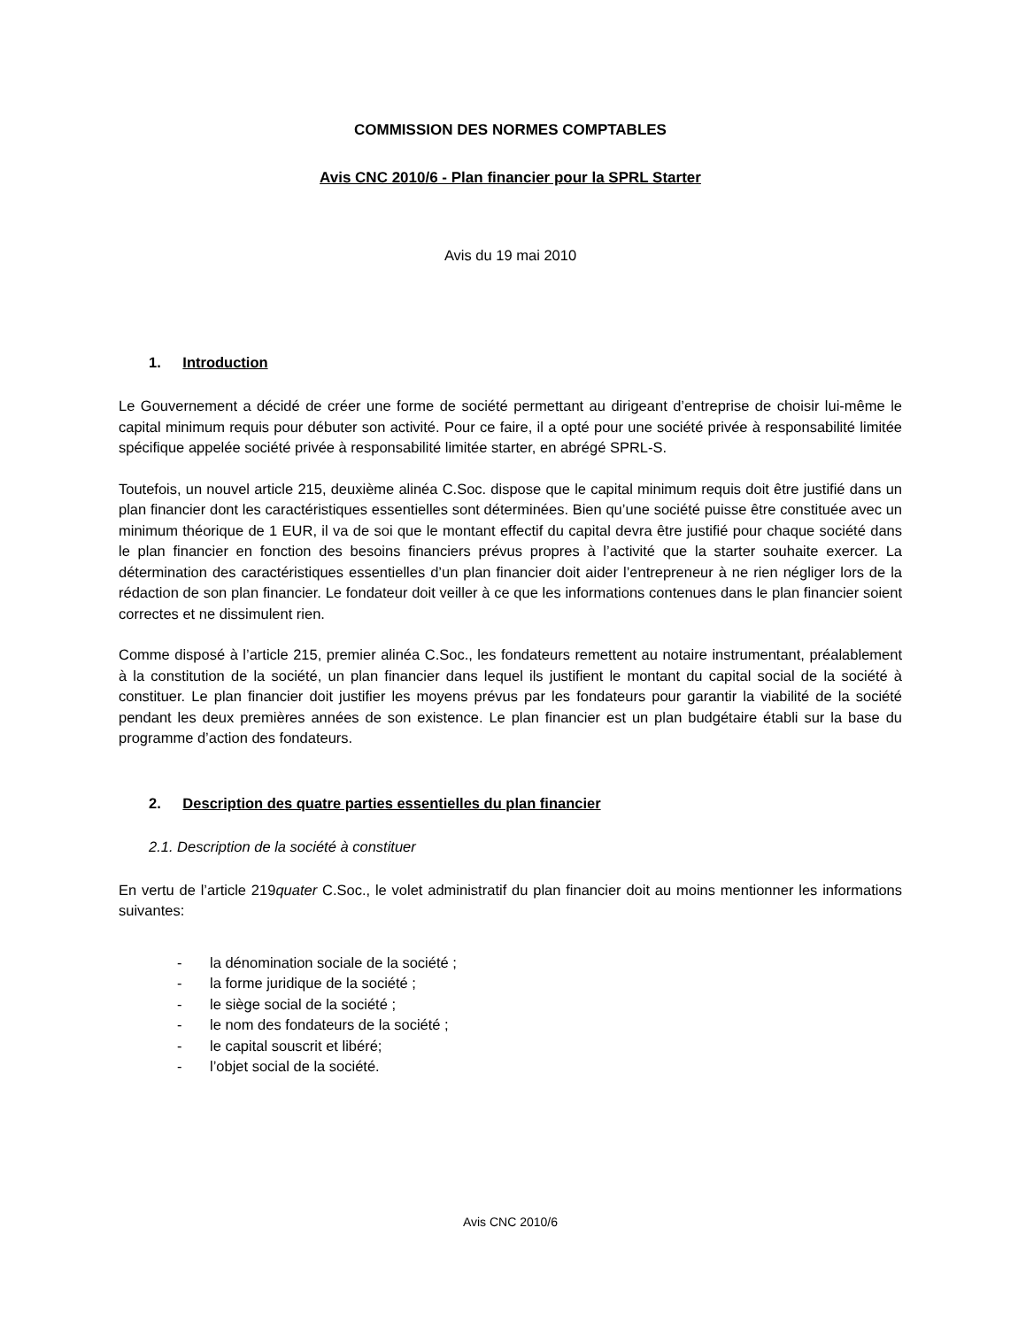COMMISSION DES NORMES COMPTABLES
Avis CNC 2010/6 - Plan financier pour la SPRL Starter
Avis du 19 mai 2010
1. Introduction
Le Gouvernement a décidé de créer une forme de société permettant au dirigeant d’entreprise de choisir lui-même le capital minimum requis pour débuter son activité. Pour ce faire, il a opté pour une société privée à responsabilité limitée spécifique appelée société privée à responsabilité limitée starter, en abrégé SPRL-S.
Toutefois, un nouvel article 215, deuxième alinéa C.Soc. dispose que le capital minimum requis doit être justifié dans un plan financier dont les caractéristiques essentielles sont déterminées. Bien qu’une société puisse être constituée avec un minimum théorique de 1 EUR, il va de soi que le montant effectif du capital devra être justifié pour chaque société dans le plan financier en fonction des besoins financiers prévus propres à l’activité que la starter souhaite exercer. La détermination des caractéristiques essentielles d’un plan financier doit aider l’entrepreneur à ne rien négliger lors de la rédaction de son plan financier. Le fondateur doit veiller à ce que les informations contenues dans le plan financier soient correctes et ne dissimulent rien.
Comme disposé à l’article 215, premier alinéa C.Soc., les fondateurs remettent au notaire instrumentant, préalablement à la constitution de la société, un plan financier dans lequel ils justifient le montant du capital social de la société à constituer. Le plan financier doit justifier les moyens prévus par les fondateurs pour garantir la viabilité de la société pendant les deux premières années de son existence. Le plan financier est un plan budgétaire établi sur la base du programme d’action des fondateurs.
2. Description des quatre parties essentielles du plan financier
2.1. Description de la société à constituer
En vertu de l’article 219quater C.Soc., le volet administratif du plan financier doit au moins mentionner les informations suivantes:
- la dénomination sociale de la société ;
- la forme juridique de la société ;
- le siège social de la société ;
- le nom des fondateurs de la société ;
- le capital souscrit et libéré;
- l’objet social de la société.
Avis CNC 2010/6